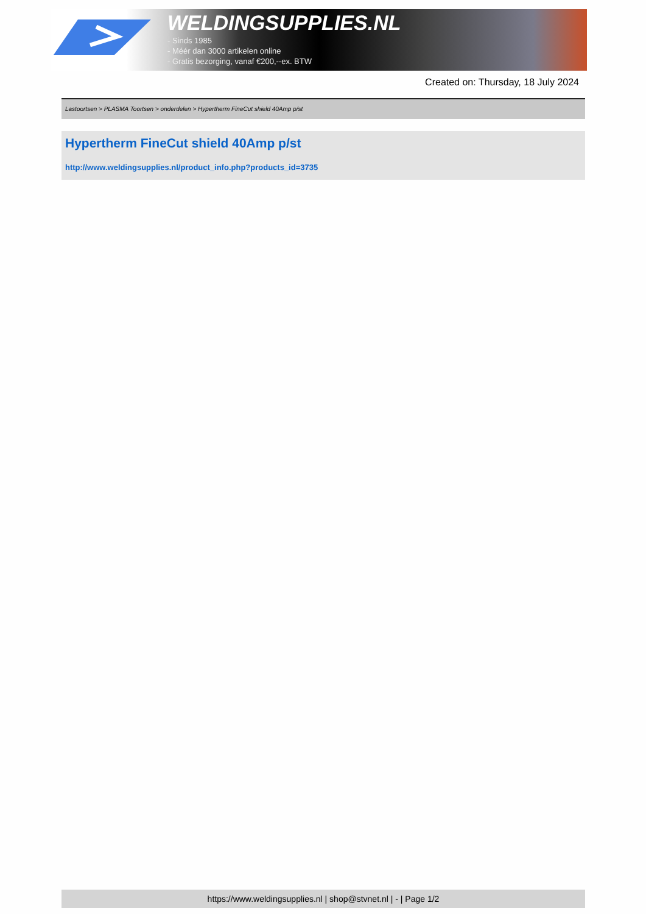WELDINGSUPPLIES.NL
- Sinds 1985
- Méér dan 3000 artikelen online
- Gratis bezorging, vanaf €200,--ex. BTW
Created on: Thursday, 18 July 2024
Lastoortsen > PLASMA Toortsen > onderdelen > Hypertherm FineCut shield 40Amp p/st
Hypertherm FineCut shield 40Amp p/st
http://www.weldingsupplies.nl/product_info.php?products_id=3735
https://www.weldingsupplies.nl | shop@stvnet.nl | - | Page 1/2